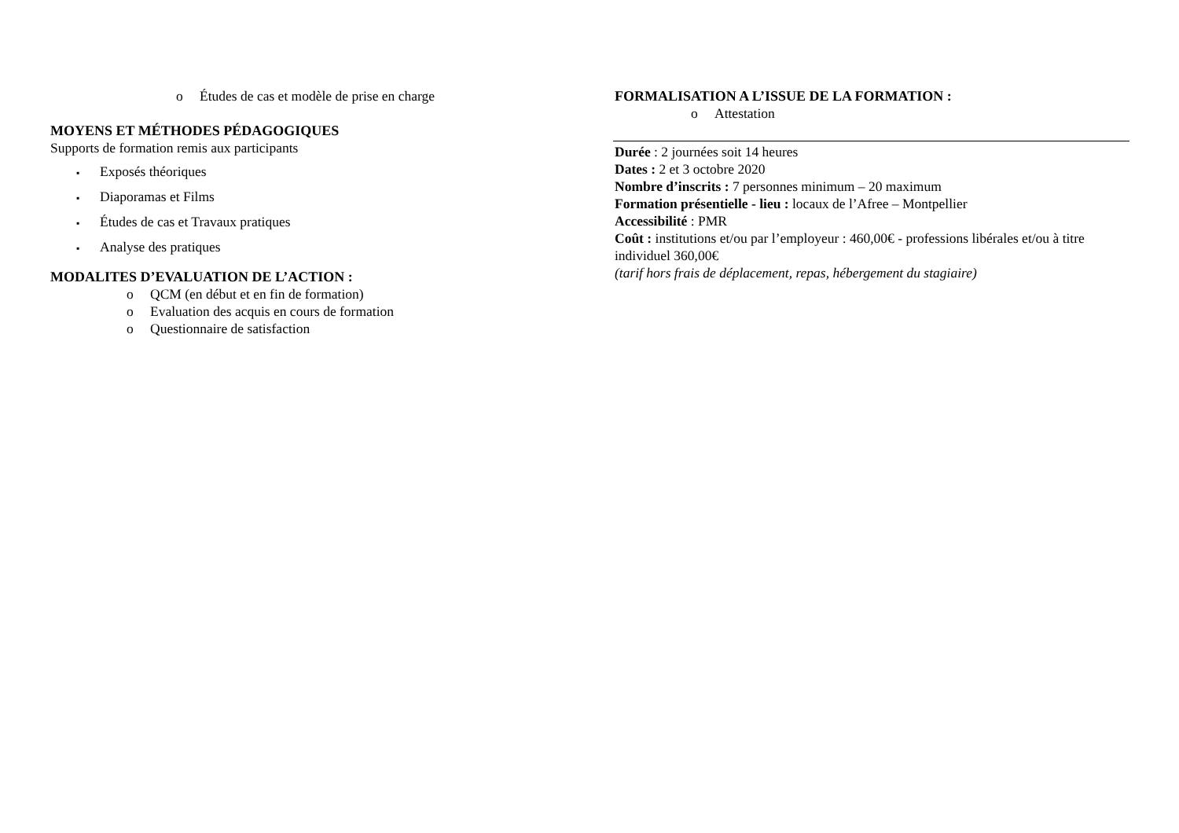o Études de cas et modèle de prise en charge
MOYENS ET MÉTHODES PÉDAGOGIQUES
Supports de formation remis aux participants
▪ Exposés théoriques
▪ Diaporamas et Films
▪ Études de cas et Travaux pratiques
▪ Analyse des pratiques
MODALITES D’EVALUATION DE L’ACTION :
o QCM (en début et en fin de formation)
o Evaluation des acquis en cours de formation
o Questionnaire de satisfaction
FORMALISATION A L’ISSUE DE LA FORMATION :
o Attestation
Durée : 2 journées soit 14 heures
Dates : 2 et 3 octobre 2020
Nombre d’inscrits : 7 personnes minimum – 20 maximum
Formation présentielle - lieu : locaux de l’Afree – Montpellier
Accessibilité : PMR
Coût : institutions et/ou par l’employeur : 460,00€ - professions libérales et/ou à titre individuel 360,00€
(tarif hors frais de déplacement, repas, hébergement du stagiaire)